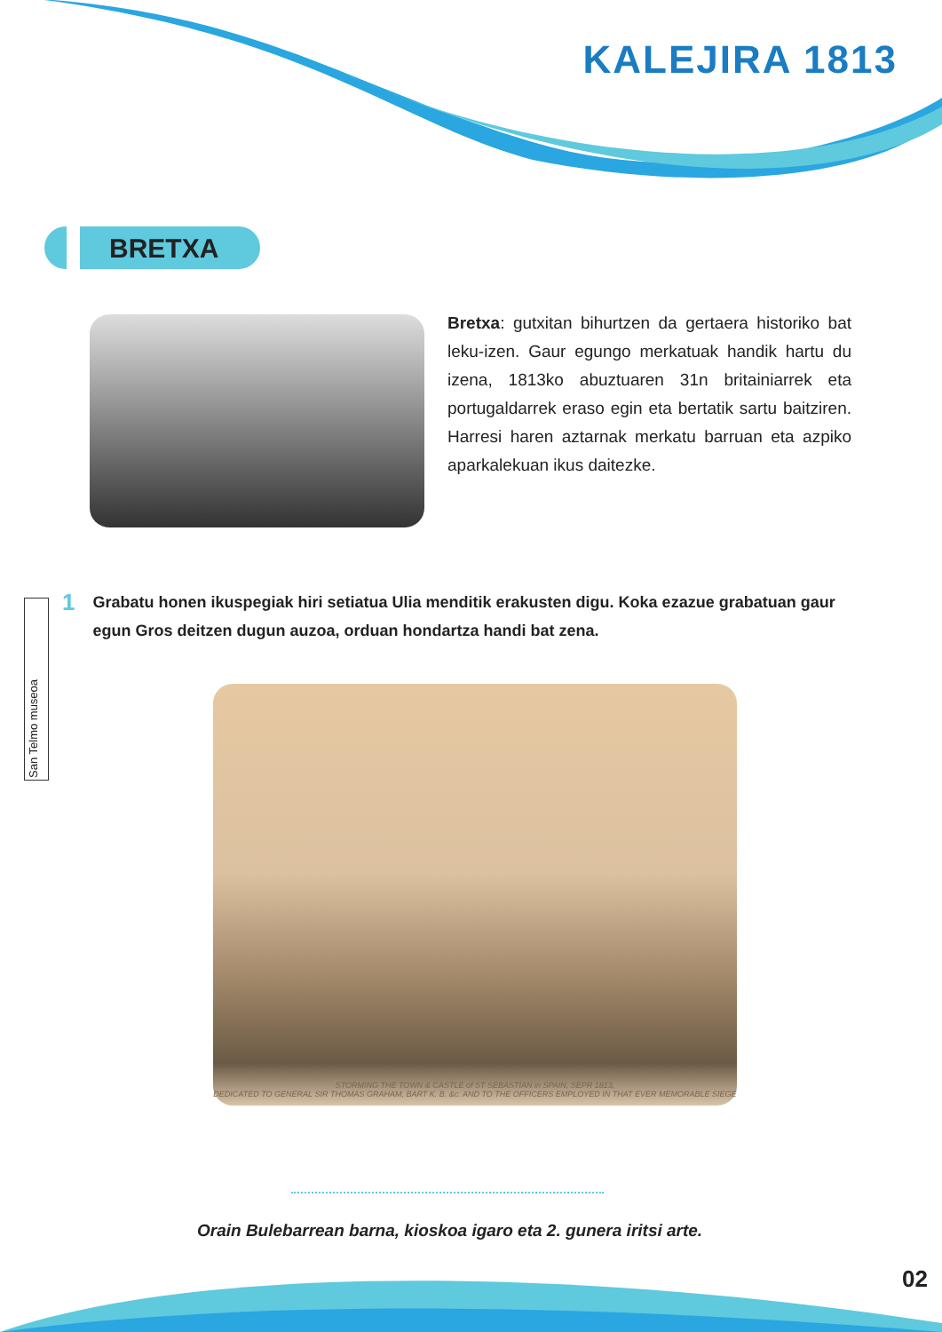KALEJIRA 1813
BRETXA
Bretxa: gutxitan bihurtzen da gertaera historiko bat leku-izen. Gaur egungo merkatuak handik hartu du izena, 1813ko abuztuaren 31n britainiarrek eta portugaldarrek eraso egin eta bertatik sartu baitziren. Harresi haren aztarnak merkatu barruan eta azpiko aparkalekuan ikus daitezke.
San Telmo museoa
1 Grabatu honen ikuspegiak hiri setiatua Ulia menditik erakusten digu. Koka ezazue grabatuan gaur egun Gros deitzen dugun auzoa, orduan hondartza handi bat zena.
STORMING THE TOWN & CASTLE of ST SEBASTIAN in SPAIN, SEPR 1813,
DEDICATED TO GENERAL SIR THOMAS GRAHAM, BART K. B. &c. AND TO THE OFFICERS EMPLOYED IN THAT EVER MEMORABLE SIEGE
Orain Bulebarrean barna, kioskoa igaro eta 2. gunera iritsi arte.
02